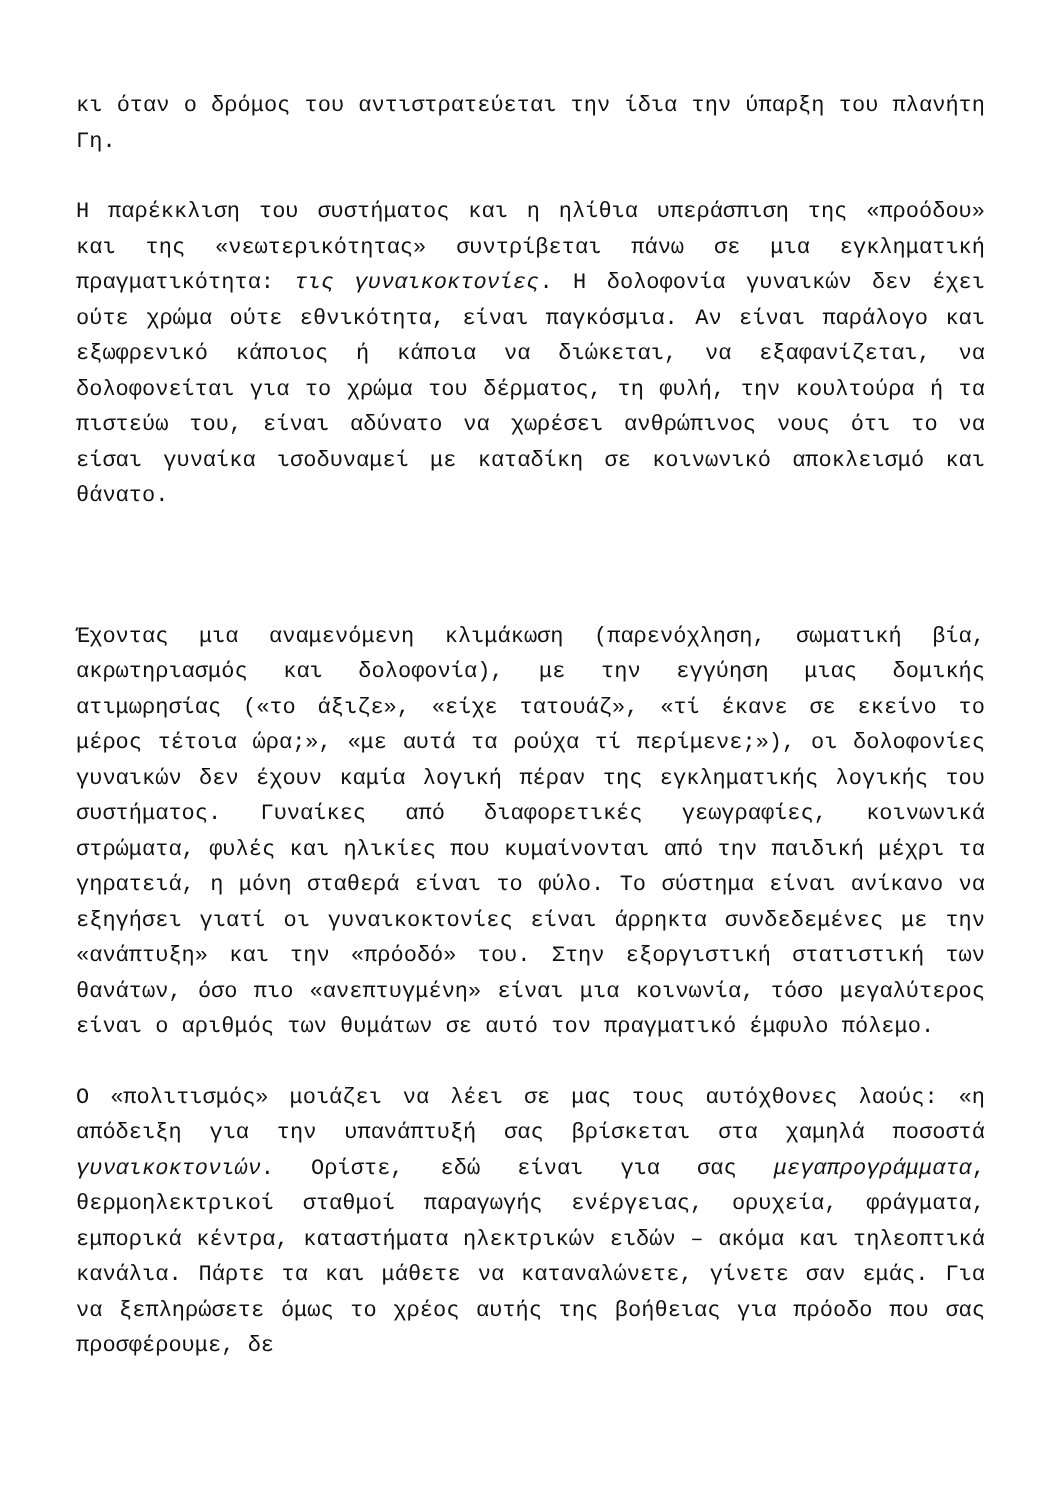κι όταν ο δρόμος του αντιστρατεύεται την ίδια την ύπαρξη του πλανήτη Γη.
Η παρέκκλιση του συστήματος και η ηλίθια υπεράσπιση της «προόδου» και της «νεωτερικότητας» συντρίβεται πάνω σε μια εγκληματική πραγματικότητα: τις γυναικοκτονίες. Η δολοφονία γυναικών δεν έχει ούτε χρώμα ούτε εθνικότητα, είναι παγκόσμια. Αν είναι παράλογο και εξωφρενικό κάποιος ή κάποια να διώκεται, να εξαφανίζεται, να δολοφονείται για το χρώμα του δέρματος, τη φυλή, την κουλτούρα ή τα πιστεύω του, είναι αδύνατο να χωρέσει ανθρώπινος νους ότι το να είσαι γυναίκα ισοδυναμεί με καταδίκη σε κοινωνικό αποκλεισμό και θάνατο.
Έχοντας μια αναμενόμενη κλιμάκωση (παρενόχληση, σωματική βία, ακρωτηριασμός και δολοφονία), με την εγγύηση μιας δομικής ατιμωρησίας («το άξιζε», «είχε τατουάζ», «τί έκανε σε εκείνο το μέρος τέτοια ώρα;», «με αυτά τα ρούχα τί περίμενε;»), οι δολοφονίες γυναικών δεν έχουν καμία λογική πέραν της εγκληματικής λογικής του συστήματος. Γυναίκες από διαφορετικές γεωγραφίες, κοινωνικά στρώματα, φυλές και ηλικίες που κυμαίνονται από την παιδική μέχρι τα γηρατειά, η μόνη σταθερά είναι το φύλο. Το σύστημα είναι ανίκανο να εξηγήσει γιατί οι γυναικοκτονίες είναι άρρηκτα συνδεδεμένες με την «ανάπτυξη» και την «πρόοδό» του. Στην εξοργιστική στατιστική των θανάτων, όσο πιο «ανεπτυγμένη» είναι μια κοινωνία, τόσο μεγαλύτερος είναι ο αριθμός των θυμάτων σε αυτό τον πραγματικό έμφυλο πόλεμο.
Ο «πολιτισμός» μοιάζει να λέει σε μας τους αυτόχθονες λαούς: «η απόδειξη για την υπανάπτυξή σας βρίσκεται στα χαμηλά ποσοστά γυναικοκτονιών. Ορίστε, εδώ είναι για σας μεγαπρογράμματα, θερμοηλεκτρικοί σταθμοί παραγωγής ενέργειας, ορυχεία, φράγματα, εμπορικά κέντρα, καταστήματα ηλεκτρικών ειδών – ακόμα και τηλεοπτικά κανάλια. Πάρτε τα και μάθετε να καταναλώνετε, γίνετε σαν εμάς. Για να ξεπληρώσετε όμως το χρέος αυτής της βοήθειας για πρόοδο που σας προσφέρουμε, δε